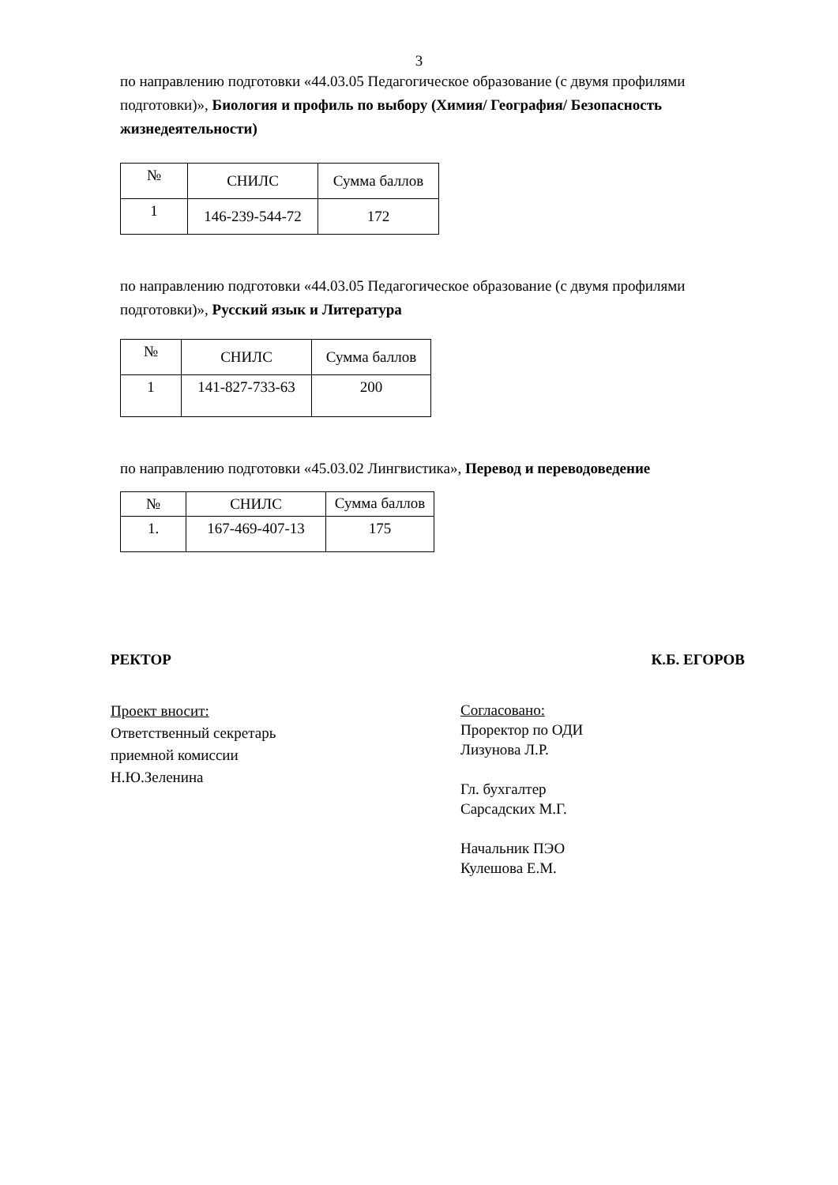3
по направлению подготовки «44.03.05 Педагогическое образование (с двумя профилями подготовки)», Биология и профиль по выбору (Химия/ География/ Безопасность жизнедеятельности)
| № | СНИЛС | Сумма баллов |
| 1 | 146-239-544-72 | 172 |
по направлению подготовки «44.03.05 Педагогическое образование (с двумя профилями подготовки)», Русский язык и Литература
| № | СНИЛС | Сумма баллов |
| 1 | 141-827-733-63 | 200 |
по направлению подготовки «45.03.02 Лингвистика», Перевод и переводоведение
| № | СНИЛС | Сумма баллов |
| 1. | 167-469-407-13 | 175 |
РЕКТОР К.Б. ЕГОРОВ
Проект вносит:
Ответственный секретарь
приемной комиссии
Н.Ю.Зеленина
Согласовано:
Проректор по ОДИ
Лизунова Л.Р.
Гл. бухгалтер
Сарсадских М.Г.
Начальник ПЭО
Кулешова Е.М.